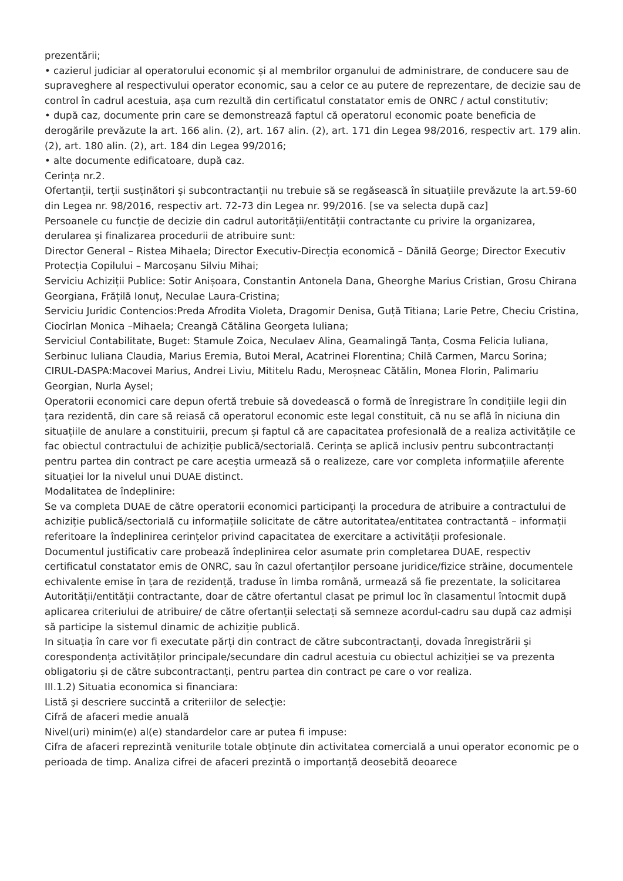prezentării;
• cazierul judiciar al operatorului economic și al membrilor organului de administrare, de conducere sau de supraveghere al respectivului operator economic, sau a celor ce au putere de reprezentare, de decizie sau de control în cadrul acestuia, așa cum rezultă din certificatul constatator emis de ONRC / actul constitutiv;
• după caz, documente prin care se demonstrează faptul că operatorul economic poate beneficia de derogările prevăzute la art. 166 alin. (2), art. 167 alin. (2), art. 171 din Legea 98/2016, respectiv art. 179 alin. (2), art. 180 alin. (2), art. 184 din Legea 99/2016;
• alte documente edificatoare, după caz.
Cerința nr.2.
Ofertanții, terții susținători și subcontractanții nu trebuie să se regăsească în situațiile prevăzute la art.59-60 din Legea nr. 98/2016, respectiv art. 72-73 din Legea nr. 99/2016. [se va selecta după caz]
Persoanele cu funcție de decizie din cadrul autorității/entității contractante cu privire la organizarea, derularea și finalizarea procedurii de atribuire sunt:
Director General – Ristea Mihaela; Director Executiv-Direcția economică – Dănilă George; Director Executiv Protecția Copilului – Marcoșanu Silviu Mihai;
Serviciu Achiziții Publice: Sotir Anișoara, Constantin Antonela Dana, Gheorghe Marius Cristian, Grosu Chirana Georgiana, Frățilă Ionuț, Neculae Laura-Cristina;
Serviciu Juridic Contencios:Preda Afrodita Violeta, Dragomir Denisa, Guță Titiana; Larie Petre, Checiu Cristina, Ciocîrlan Monica –Mihaela; Creangă Cătălina Georgeta Iuliana;
Serviciul Contabilitate, Buget: Stamule Zoica, Neculaev Alina, Geamalingă Tanța, Cosma Felicia Iuliana, Serbinuc Iuliana Claudia, Marius Eremia, Butoi Meral, Acatrinei Florentina; Chilă Carmen, Marcu Sorina;
CIRUL-DASPA:Macovei Marius, Andrei Liviu, Mititelu Radu, Meroșneac Cătălin, Monea Florin, Palimariu Georgian, Nurla Aysel;
Operatorii economici care depun ofertă trebuie să dovedească o formă de înregistrare în condițiile legii din țara rezidentă, din care să reiasă că operatorul economic este legal constituit, că nu se află în niciuna din situațiile de anulare a constituirii, precum și faptul că are capacitatea profesională de a realiza activitățile ce fac obiectul contractului de achiziție publică/sectorială. Cerința se aplică inclusiv pentru subcontractanți pentru partea din contract pe care aceștia urmează să o realizeze, care vor completa informațiile aferente situației lor la nivelul unui DUAE distinct.
Modalitatea de îndeplinire:
Se va completa DUAE de către operatorii economici participanți la procedura de atribuire a contractului de achiziție publică/sectorială cu informațiile solicitate de către autoritatea/entitatea contractantă – informații referitoare la îndeplinirea cerințelor privind capacitatea de exercitare a activității profesionale.
Documentul justificativ care probează îndeplinirea celor asumate prin completarea DUAE, respectiv certificatul constatator emis de ONRC, sau în cazul ofertanților persoane juridice/fizice străine, documentele echivalente emise în țara de rezidență, traduse în limba română, urmează să fie prezentate, la solicitarea Autorității/entității contractante, doar de către ofertantul clasat pe primul loc în clasamentul întocmit după aplicarea criteriului de atribuire/ de către ofertanții selectați să semneze acordul-cadru sau după caz admiși să participe la sistemul dinamic de achiziție publică.
In situația în care vor fi executate părți din contract de către subcontractanți, dovada înregistrării și corespondența activităților principale/secundare din cadrul acestuia cu obiectul achiziției se va prezenta obligatoriu și de către subcontractanți, pentru partea din contract pe care o vor realiza.
III.1.2) Situatia economica si financiara:
Listă şi descriere succintă a criteriilor de selecţie:
Cifră de afaceri medie anuală
Nivel(uri) minim(e) al(e) standardelor care ar putea fi impuse:
Cifra de afaceri reprezintă veniturile totale obținute din activitatea comercială a unui operator economic pe o perioada de timp. Analiza cifrei de afaceri prezintă o importanță deosebită deoarece